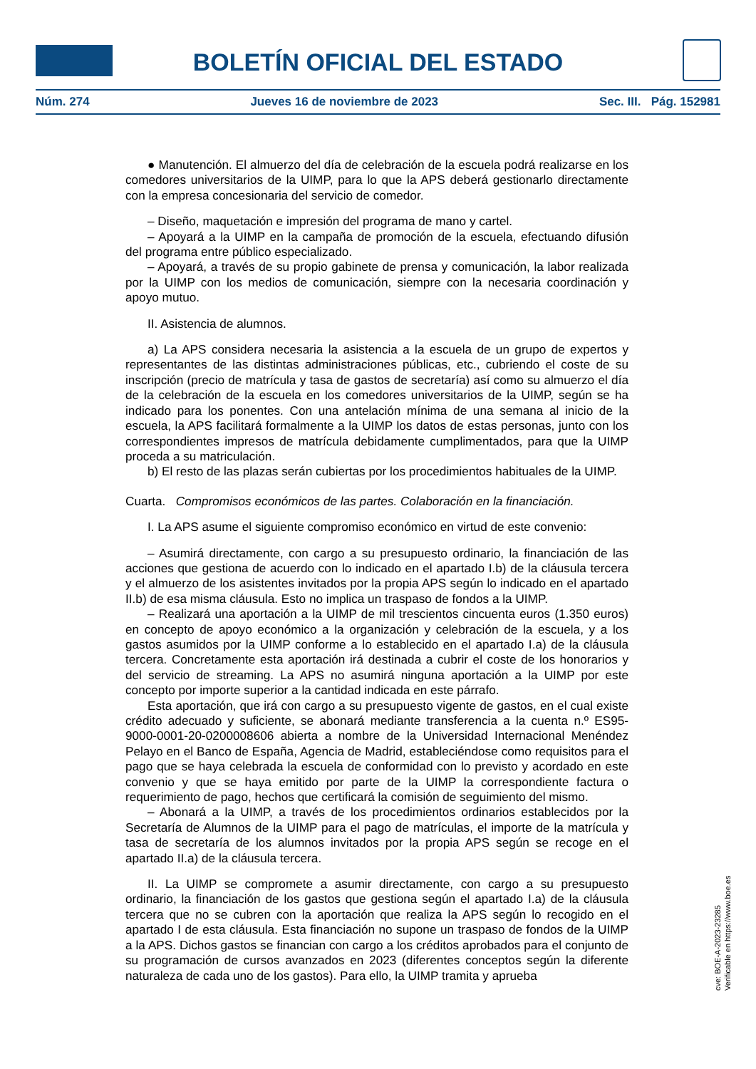BOLETÍN OFICIAL DEL ESTADO
Núm. 274 Jueves 16 de noviembre de 2023 Sec. III. Pág. 152981
● Manutención. El almuerzo del día de celebración de la escuela podrá realizarse en los comedores universitarios de la UIMP, para lo que la APS deberá gestionarlo directamente con la empresa concesionaria del servicio de comedor.
– Diseño, maquetación e impresión del programa de mano y cartel.
– Apoyará a la UIMP en la campaña de promoción de la escuela, efectuando difusión del programa entre público especializado.
– Apoyará, a través de su propio gabinete de prensa y comunicación, la labor realizada por la UIMP con los medios de comunicación, siempre con la necesaria coordinación y apoyo mutuo.
II. Asistencia de alumnos.
a) La APS considera necesaria la asistencia a la escuela de un grupo de expertos y representantes de las distintas administraciones públicas, etc., cubriendo el coste de su inscripción (precio de matrícula y tasa de gastos de secretaría) así como su almuerzo el día de la celebración de la escuela en los comedores universitarios de la UIMP, según se ha indicado para los ponentes. Con una antelación mínima de una semana al inicio de la escuela, la APS facilitará formalmente a la UIMP los datos de estas personas, junto con los correspondientes impresos de matrícula debidamente cumplimentados, para que la UIMP proceda a su matriculación.
b) El resto de las plazas serán cubiertas por los procedimientos habituales de la UIMP.
Cuarta. Compromisos económicos de las partes. Colaboración en la financiación.
I. La APS asume el siguiente compromiso económico en virtud de este convenio:
– Asumirá directamente, con cargo a su presupuesto ordinario, la financiación de las acciones que gestiona de acuerdo con lo indicado en el apartado I.b) de la cláusula tercera y el almuerzo de los asistentes invitados por la propia APS según lo indicado en el apartado II.b) de esa misma cláusula. Esto no implica un traspaso de fondos a la UIMP.
– Realizará una aportación a la UIMP de mil trescientos cincuenta euros (1.350 euros) en concepto de apoyo económico a la organización y celebración de la escuela, y a los gastos asumidos por la UIMP conforme a lo establecido en el apartado I.a) de la cláusula tercera. Concretamente esta aportación irá destinada a cubrir el coste de los honorarios y del servicio de streaming. La APS no asumirá ninguna aportación a la UIMP por este concepto por importe superior a la cantidad indicada en este párrafo.
Esta aportación, que irá con cargo a su presupuesto vigente de gastos, en el cual existe crédito adecuado y suficiente, se abonará mediante transferencia a la cuenta n.º ES95-9000-0001-20-0200008606 abierta a nombre de la Universidad Internacional Menéndez Pelayo en el Banco de España, Agencia de Madrid, estableciéndose como requisitos para el pago que se haya celebrada la escuela de conformidad con lo previsto y acordado en este convenio y que se haya emitido por parte de la UIMP la correspondiente factura o requerimiento de pago, hechos que certificará la comisión de seguimiento del mismo.
– Abonará a la UIMP, a través de los procedimientos ordinarios establecidos por la Secretaría de Alumnos de la UIMP para el pago de matrículas, el importe de la matrícula y tasa de secretaría de los alumnos invitados por la propia APS según se recoge en el apartado II.a) de la cláusula tercera.
II. La UIMP se compromete a asumir directamente, con cargo a su presupuesto ordinario, la financiación de los gastos que gestiona según el apartado I.a) de la cláusula tercera que no se cubren con la aportación que realiza la APS según lo recogido en el apartado I de esta cláusula. Esta financiación no supone un traspaso de fondos de la UIMP a la APS. Dichos gastos se financian con cargo a los créditos aprobados para el conjunto de su programación de cursos avanzados en 2023 (diferentes conceptos según la diferente naturaleza de cada uno de los gastos). Para ello, la UIMP tramita y aprueba
cve: BOE-A-2023-23285
Verificable en https://www.boe.es